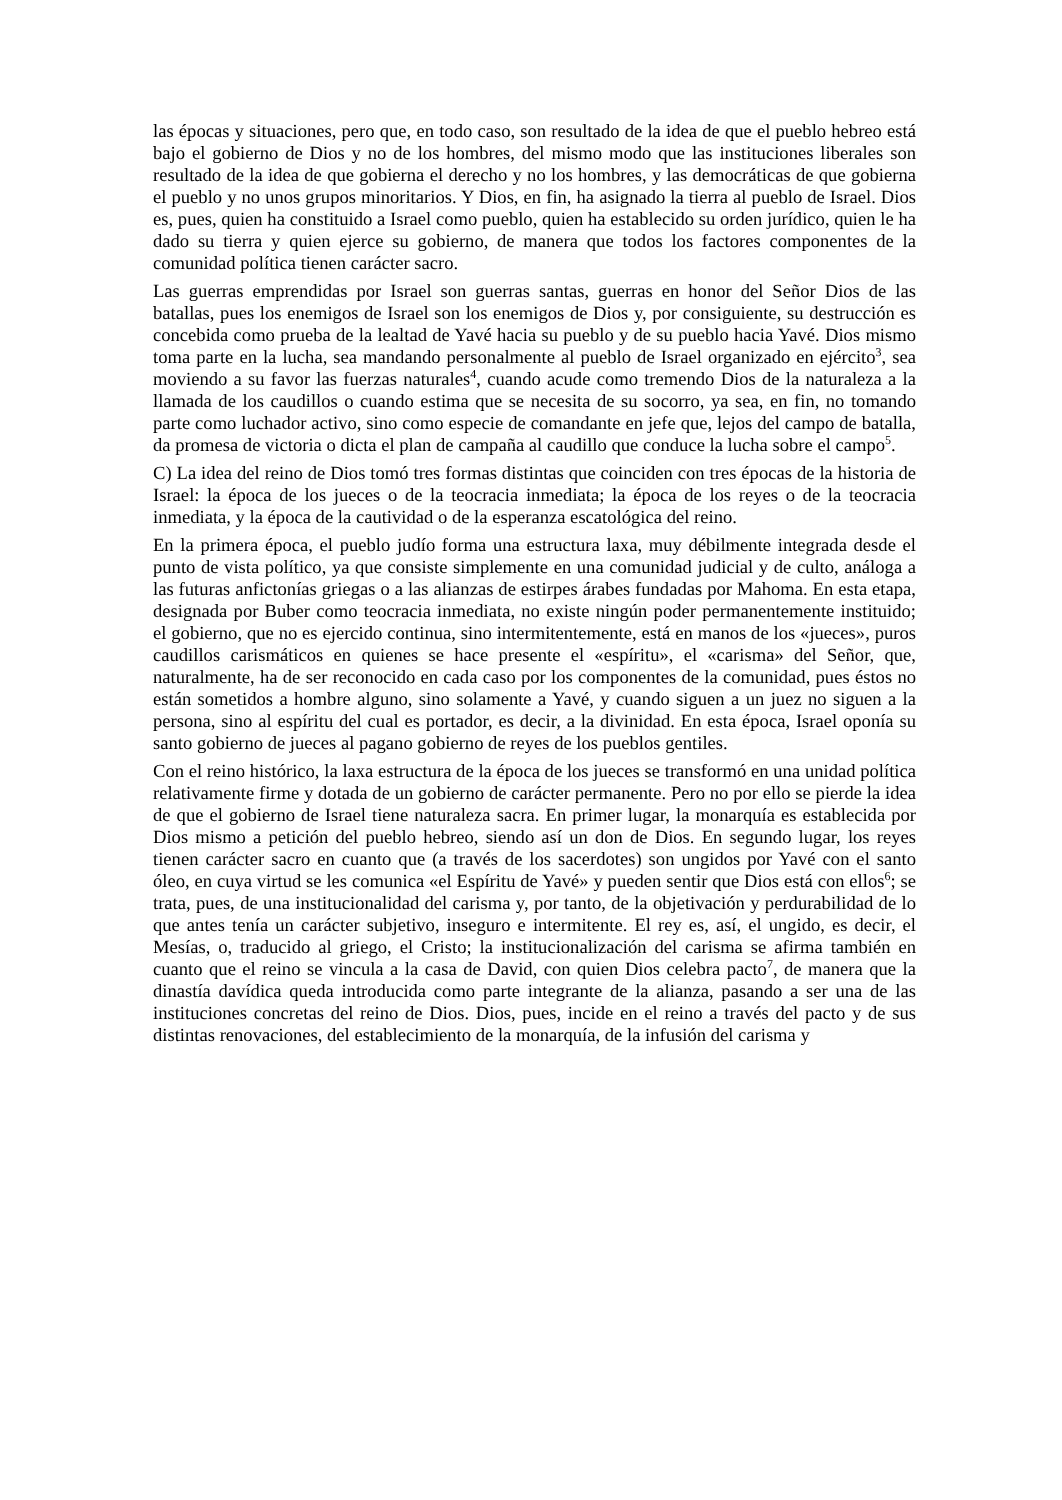las épocas y situaciones, pero que, en todo caso, son resultado de la idea de que el pueblo hebreo está bajo el gobierno de Dios y no de los hombres, del mismo modo que las instituciones liberales son resultado de la idea de que gobierna el derecho y no los hombres, y las democráticas de que gobierna el pueblo y no unos grupos minoritarios. Y Dios, en fin, ha asignado la tierra al pueblo de Israel. Dios es, pues, quien ha constituido a Israel como pueblo, quien ha establecido su orden jurídico, quien le ha dado su tierra y quien ejerce su gobierno, de manera que todos los factores componentes de la comunidad política tienen carácter sacro.
Las guerras emprendidas por Israel son guerras santas, guerras en honor del Señor Dios de las batallas, pues los enemigos de Israel son los enemigos de Dios y, por consiguiente, su destrucción es concebida como prueba de la lealtad de Yavé hacia su pueblo y de su pueblo hacia Yavé. Dios mismo toma parte en la lucha, sea mandando personalmente al pueblo de Israel organizado en ejército<sup>3</sup>, sea moviendo a su favor las fuerzas naturales<sup>4</sup>, cuando acude como tremendo Dios de la naturaleza a la llamada de los caudillos o cuando estima que se necesita de su socorro, ya sea, en fin, no tomando parte como luchador activo, sino como especie de comandante en jefe que, lejos del campo de batalla, da promesa de victoria o dicta el plan de campaña al caudillo que conduce la lucha sobre el campo<sup>5</sup>.
C) La idea del reino de Dios tomó tres formas distintas que coinciden con tres épocas de la historia de Israel: la época de los jueces o de la teocracia inmediata; la época de los reyes o de la teocracia inmediata, y la época de la cautividad o de la esperanza escatológica del reino.
En la primera época, el pueblo judío forma una estructura laxa, muy débilmente integrada desde el punto de vista político, ya que consiste simplemente en una comunidad judicial y de culto, análoga a las futuras anfictonías griegas o a las alianzas de estirpes árabes fundadas por Mahoma. En esta etapa, designada por Buber como teocracia inmediata, no existe ningún poder permanentemente instituido; el gobierno, que no es ejercido continua, sino intermitentemente, está en manos de los «jueces», puros caudillos carismáticos en quienes se hace presente el «espíritu», el «carisma» del Señor, que, naturalmente, ha de ser reconocido en cada caso por los componentes de la comunidad, pues éstos no están sometidos a hombre alguno, sino solamente a Yavé, y cuando siguen a un juez no siguen a la persona, sino al espíritu del cual es portador, es decir, a la divinidad. En esta época, Israel oponía su santo gobierno de jueces al pagano gobierno de reyes de los pueblos gentiles.
Con el reino histórico, la laxa estructura de la época de los jueces se transformó en una unidad política relativamente firme y dotada de un gobierno de carácter permanente. Pero no por ello se pierde la idea de que el gobierno de Israel tiene naturaleza sacra. En primer lugar, la monarquía es establecida por Dios mismo a petición del pueblo hebreo, siendo así un don de Dios. En segundo lugar, los reyes tienen carácter sacro en cuanto que (a través de los sacerdotes) son ungidos por Yavé con el santo óleo, en cuya virtud se les comunica «el Espíritu de Yavé» y pueden sentir que Dios está con ellos<sup>6</sup>; se trata, pues, de una institucionalidad del carisma y, por tanto, de la objetivación y perdurabilidad de lo que antes tenía un carácter subjetivo, inseguro e intermitente. El rey es, así, el ungido, es decir, el Mesías, o, traducido al griego, el Cristo; la institucionalización del carisma se afirma también en cuanto que el reino se vincula a la casa de David, con quien Dios celebra pacto<sup>7</sup>, de manera que la dinastía davídica queda introducida como parte integrante de la alianza, pasando a ser una de las instituciones concretas del reino de Dios. Dios, pues, incide en el reino a través del pacto y de sus distintas renovaciones, del establecimiento de la monarquía, de la infusión del carisma y